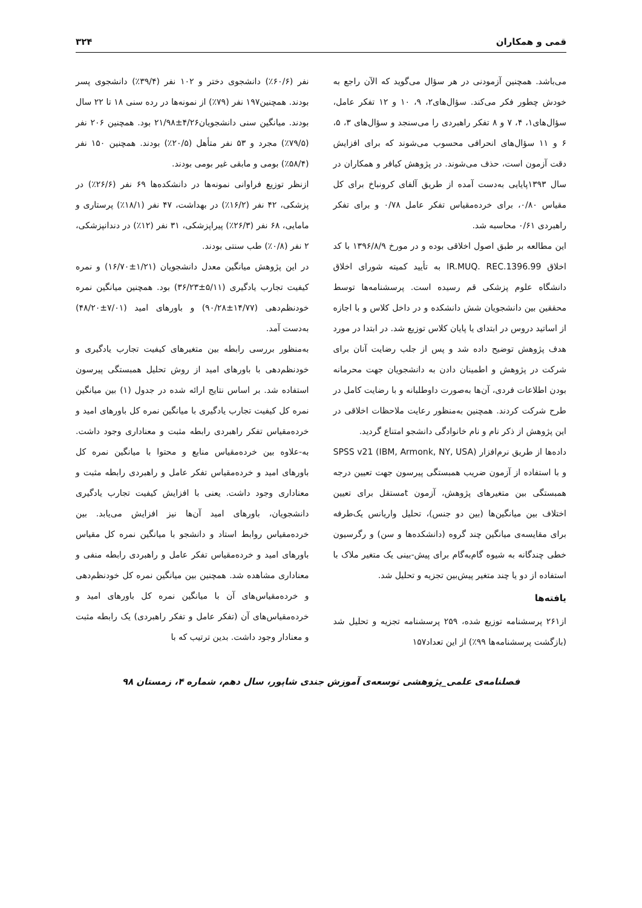قمی و همکاران ۳۲۴
می‌باشد. همچنین آزمودنی در هر سؤال می‌گوید که الآن راجع به خودش چطور فکر می‌کند. سؤال‌های۲، ۹، ۱۰ و ۱۲ تفکر عامل، سؤال‌های۱، ۴، ۷ و ۸ تفکر راهبردی را می‌سنجد و سؤال‌های ۳، ۵، ۶ و ۱۱ سؤال‌های انحرافی محسوب می‌شوند که برای افزایش دقت آزمون است، حذف می‌شوند. در پژوهش کیافر و همکاران در سال ۱۳۹۳پایایی به‌دست آمده از طریق آلفای کرونباخ برای کل مقیاس ۰/۸۰، برای خرده‌مقیاس تفکر عامل ۰/۷۸ و برای تفکر راهبردی ۰/۶۱ محاسبه شد.
این مطالعه بر طبق اصول اخلاقی بوده و در مورخ ۱۳۹۶/۸/۹ با کد اخلاق IR.MUQ. REC.1396.99 به تأیید کمیته شورای اخلاق دانشگاه علوم پزشکی قم رسیده است. پرسشنامه‌ها توسط محققین بین دانشجویان شش دانشکده و در داخل کلاس و با اجازه از اساتید دروس در ابتدای یا پایان کلاس توزیع شد. در ابتدا در مورد هدف پژوهش توضیح داده شد و پس از جلب رضایت آنان برای شرکت در پژوهش و اطمینان دادن به دانشجویان جهت محرمانه بودن اطلاعات فردی، آن‌ها به‌صورت داوطلبانه و با رضایت کامل در طرح شرکت کردند. همچنین به‌منظور رعایت ملاحظات اخلاقی در این پژوهش از ذکر نام و نام خانوادگی دانشجو امتناع گردید.
داده‌ها از طریق نرم‌افزار SPSS v21 (IBM, Armonk, NY, USA) و با استفاده از آزمون ضریب همبستگی پیرسون جهت تعیین درجه همبستگی بین متغیرهای پژوهش، آزمون tمستقل برای تعیین اختلاف بین میانگین‌ها (بین دو جنس)، تحلیل واریانس یک‌طرفه برای مقایسه‌ی میانگین چند گروه (دانشکده‌ها و سن) و رگرسیون خطی چندگانه به شیوه گام‌به‌گام برای پیش-بینی یک متغیر ملاک با استفاده از دو یا چند متغیر پیش‌بین تجزیه و تحلیل شد.
یافته‌ها
از۲۶۱ پرسشنامه توزیع شده، ۲۵۹ پرسشنامه تجزیه و تحلیل شد (بازگشت پرسشنامه‌ها ۹۹٪) از این تعداد۱۵۷
نفر (۶۰/۶٪) دانشجوی دختر و ۱۰۲ نفر (۳۹/۴٪) دانشجوی پسر بودند. همچنین۱۹۷ نفر (۷۹٪) از نمونه‌ها در رده سنی ۱۸ تا ۲۲ سال بودند. میانگین سنی دانشجویان۴/۲۶±۲۱/۹۸ بود. همچنین ۲۰۶ نفر (۷۹/۵٪) مجرد و ۵۳ نفر متأهل (۲۰/۵٪) بودند. همچنین ۱۵۰ نفر (۵۸/۴٪) بومی و مابقی غیر بومی بودند.
ازنظر توزیع فراوانی نمونه‌ها در دانشکده‌ها ۶۹ نفر (۲۶/۶٪) در پزشکی، ۴۲ نفر (۱۶/۲٪) در بهداشت، ۴۷ نفر (۱۸/۱٪) پرستاری و مامایی، ۶۸ نفر (۲۶/۳٪) پیراپزشکی، ۳۱ نفر (۱۲٪) در دندانپزشکی، ۲ نفر (۰/۸٪) طب سنتی بودند.
در این پژوهش میانگین معدل دانشجویان (۱/۲۱±۱۶/۷۰) و نمره کیفیت تجارب یادگیری (۵/۱۱±۳۶/۲۳) بود. همچنین میانگین نمره خودنظم‌دهی (۱۴/۷۷±۹۰/۲۸) و باورهای امید (۷/۰۱±۴۸/۲۰) به‌دست آمد.
به‌منظور بررسی رابطه بین متغیرهای کیفیت تجارب یادگیری و خودنظم‌دهی با باورهای امید از روش تحلیل همبستگی پیرسون استفاده شد. بر اساس نتایج ارائه شده در جدول (۱) بین میانگین نمره کل کیفیت تجارب یادگیری با میانگین نمره کل باورهای امید و خرده‌مقیاس تفکر راهبردی رابطه مثبت و معناداری وجود داشت. به-علاوه بین خرده‌مقیاس منابع و محتوا با میانگین نمره کل باورهای امید و خرده‌مقیاس تفکر عامل و راهبردی رابطه مثبت و معناداری وجود داشت. یعنی با افزایش کیفیت تجارب یادگیری دانشجویان، باورهای امید آن‌ها نیز افزایش می‌یابد. بین خرده‌مقیاس روابط استاد و دانشجو با میانگین نمره کل مقیاس باورهای امید و خرده‌مقیاس تفکر عامل و راهبردی رابطه منفی و معناداری مشاهده شد. همچنین بین میانگین نمره کل خودنظم‌دهی و خرده‌مقیاس‌های آن با میانگین نمره کل باورهای امید و خرده‌مقیاس‌های آن (تفکر عامل و تفکر راهبردی) یک رابطه مثبت و معنادار وجود داشت. بدین ترتیب که با
فصلنامه‌ی علمی_پژوهشی توسعه‌ی آموزش جندی شاپور، سال دهم، شماره ۴، زمستان ۹۸